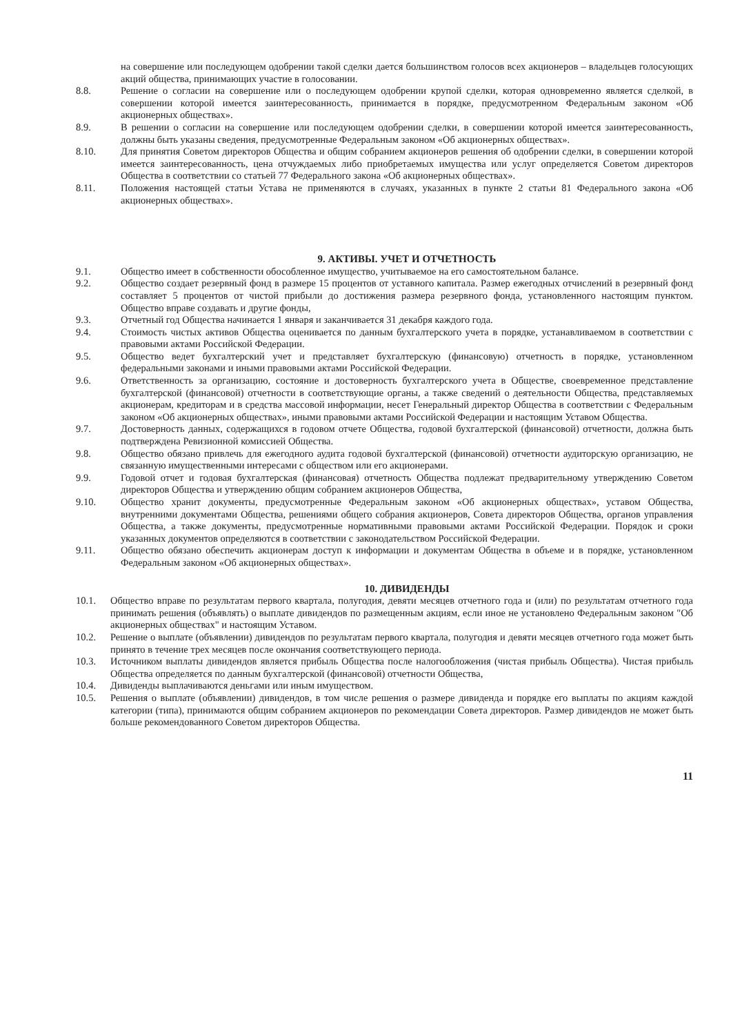на совершение или последующем одобрении такой сделки дается большинством голосов всех акционеров – владельцев голосующих акций общества, принимающих участие в голосовании.
8.8. Решение о согласии на совершение или о последующем одобрении крупой сделки, которая одновременно является сделкой, в совершении которой имеется заинтересованность, принимается в порядке, предусмотренном Федеральным законом «Об акционерных обществах».
8.9. В решении о согласии на совершение или последующем одобрении сделки, в совершении которой имеется заинтересованность, должны быть указаны сведения, предусмотренные Федеральным законом «Об акционерных обществах».
8.10. Для принятия Советом директоров Общества и общим собранием акционеров решения об одобрении сделки, в совершении которой имеется заинтересованность, цена отчуждаемых либо приобретаемых имущества или услуг определяется Советом директоров Общества в соответствии со статьей 77 Федерального закона «Об акционерных обществах».
8.11. Положения настоящей статьи Устава не применяются в случаях, указанных в пункте 2 статьи 81 Федерального закона «Об акционерных обществах».
9. АКТИВЫ. УЧЕТ И ОТЧЕТНОСТЬ
9.1. Общество имеет в собственности обособленное имущество, учитываемое на его самостоятельном балансе.
9.2. Общество создает резервный фонд в размере 15 процентов от уставного капитала. Размер ежегодных отчислений в резервный фонд составляет 5 процентов от чистой прибыли до достижения размера резервного фонда, установленного настоящим пунктом. Общество вправе создавать и другие фонды,
9.3. Отчетный год Общества начинается 1 января и заканчивается 31 декабря каждого года.
9.4. Стоимость чистых активов Общества оценивается по данным бухгалтерского учета в порядке, устанавливаемом в соответствии с правовыми актами Российской Федерации.
9.5. Общество ведет бухгалтерский учет и представляет бухгалтерскую (финансовую) отчетность в порядке, установленном федеральными законами и иными правовыми актами Российской Федерации.
9.6. Ответственность за организацию, состояние и достоверность бухгалтерского учета в Обществе, своевременное представление бухгалтерской (финансовой) отчетности в соответствующие органы, а также сведений о деятельности Общества, представляемых акционерам, кредиторам и в средства массовой информации, несет Генеральный директор Общества в соответствии с Федеральным законом «Об акционерных обществах», иными правовыми актами Российской Федерации и настоящим Уставом Общества.
9.7. Достоверность данных, содержащихся в годовом отчете Общества, годовой бухгалтерской (финансовой) отчетности, должна быть подтверждена Ревизионной комиссией Общества.
9.8. Общество обязано привлечь для ежегодного аудита годовой бухгалтерской (финансовой) отчетности аудиторскую организацию, не связанную имущественными интересами с обществом или его акционерами.
9.9. Годовой отчет и годовая бухгалтерская (финансовая) отчетность Общества подлежат предварительному утверждению Советом директоров Общества и утверждению общим собранием акционеров Общества,
9.10. Общество хранит документы, предусмотренные Федеральным законом «Об акционерных обществах», уставом Общества, внутренними документами Общества, решениями общего собрания акционеров, Совета директоров Общества, органов управления Общества, а также документы, предусмотренные нормативными правовыми актами Российской Федерации. Порядок и сроки указанных документов определяются в соответствии с законодательством Российской Федерации.
9.11. Общество обязано обеспечить акционерам доступ к информации и документам Общества в объеме и в порядке, установленном Федеральным законом «Об акционерных обществах».
10. ДИВИДЕНДЫ
10.1. Общество вправе по результатам первого квартала, полугодия, девяти месяцев отчетного года и (или) по результатам отчетного года принимать решения (объявлять) о выплате дивидендов по размещенным акциям, если иное не установлено Федеральным законом "Об акционерных обществах" и настоящим Уставом.
10.2. Решение о выплате (объявлении) дивидендов по результатам первого квартала, полугодия и девяти месяцев отчетного года может быть принято в течение трех месяцев после окончания соответствующего периода.
10.3. Источником выплаты дивидендов является прибыль Общества после налогообложения (чистая прибыль Общества). Чистая прибыль Общества определяется по данным бухгалтерской (финансовой) отчетности Общества,
10.4. Дивиденды выплачиваются деньгами или иным имуществом.
10.5. Решения о выплате (объявлении) дивидендов, в том числе решения о размере дивиденда и порядке его выплаты по акциям каждой категории (типа), принимаются общим собранием акционеров по рекомендации Совета директоров. Размер дивидендов не может быть больше рекомендованного Советом директоров Общества.
11